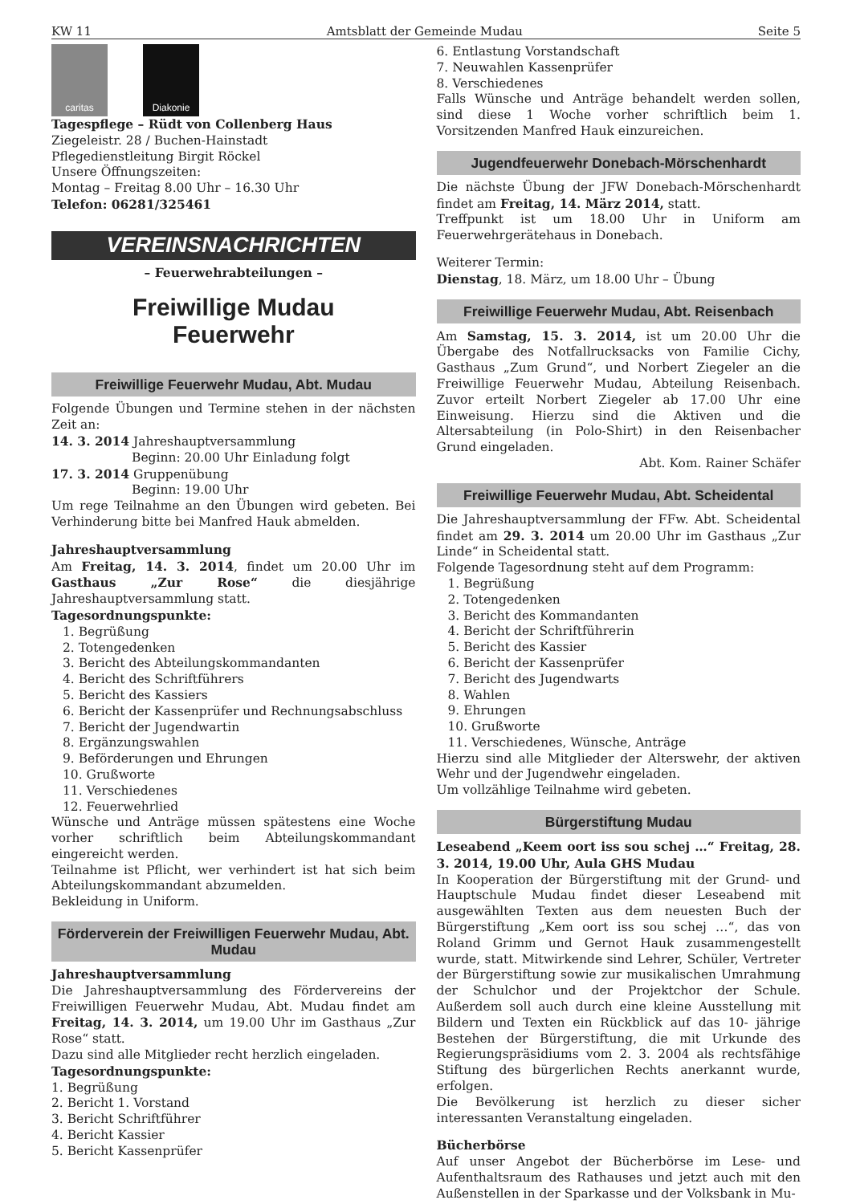KW 11 Amtsblatt der Gemeinde Mudau Seite 5
caritas Diakonie
Tagespflege – Rüdt von Collenberg Haus
Ziegeleistr. 28 / Buchen-Hainstadt
Pflegedienstleitung Birgit Röckel
Unsere Öffnungszeiten:
Montag – Freitag 8.00 Uhr – 16.30 Uhr
Telefon: 06281/325461
VEREINSNACHRICHTEN
– Feuerwehrabteilungen –
Freiwillige Mudau
Feuerwehr
Freiwillige Feuerwehr Mudau, Abt. Mudau
Folgende Übungen und Termine stehen in der nächsten Zeit an:
14. 3. 2014 Jahreshauptversammlung
Beginn: 20.00 Uhr Einladung folgt
17. 3. 2014 Gruppenübung
Beginn: 19.00 Uhr
Um rege Teilnahme an den Übungen wird gebeten. Bei Verhinderung bitte bei Manfred Hauk abmelden.
Jahreshauptversammlung
Am Freitag, 14. 3. 2014, findet um 20.00 Uhr im Gasthaus „Zur Rose“ die diesjährige Jahreshauptversammlung statt.
Tagesordnungspunkte:
1. Begrüßung
2. Totengedenken
3. Bericht des Abteilungskommandanten
4. Bericht des Schriftführers
5. Bericht des Kassiers
6. Bericht der Kassenprüfer und Rechnungsabschluss
7. Bericht der Jugendwartin
8. Ergänzungswahlen
9. Beförderungen und Ehrungen
10. Grußworte
11. Verschiedenes
12. Feuerwehrlied
Wünsche und Anträge müssen spätestens eine Woche vorher schriftlich beim Abteilungskommandant eingereicht werden.
Teilnahme ist Pflicht, wer verhindert ist hat sich beim Abteilungskommandant abzumelden.
Bekleidung in Uniform.
Förderverein der Freiwilligen Feuerwehr Mudau, Abt. Mudau
Jahreshauptversammlung
Die Jahreshauptversammlung des Fördervereins der Freiwilligen Feuerwehr Mudau, Abt. Mudau findet am Freitag, 14. 3. 2014, um 19.00 Uhr im Gasthaus „Zur Rose“ statt.
Dazu sind alle Mitglieder recht herzlich eingeladen.
Tagesordnungspunkte:
1. Begrüßung
2. Bericht 1. Vorstand
3. Bericht Schriftführer
4. Bericht Kassier
5. Bericht Kassenprüfer
6. Entlastung Vorstandschaft
7. Neuwahlen Kassenprüfer
8. Verschiedenes
Falls Wünsche und Anträge behandelt werden sollen, sind diese 1 Woche vorher schriftlich beim 1. Vorsitzenden Manfred Hauk einzureichen.
Jugendfeuerwehr Donebach-Mörschenhardt
Die nächste Übung der JFW Donebach-Mörschenhardt findet am Freitag, 14. März 2014, statt.
Treffpunkt ist um 18.00 Uhr in Uniform am Feuerwehrgerätehaus in Donebach.
Weiterer Termin:
Dienstag, 18. März, um 18.00 Uhr – Übung
Freiwillige Feuerwehr Mudau, Abt. Reisenbach
Am Samstag, 15. 3. 2014, ist um 20.00 Uhr die Übergabe des Notfallrucksacks von Familie Cichy, Gasthaus „Zum Grund“, und Norbert Ziegeler an die Freiwillige Feuerwehr Mudau, Abteilung Reisenbach. Zuvor erteilt Norbert Ziegeler ab 17.00 Uhr eine Einweisung. Hierzu sind die Aktiven und die Altersabteilung (in Polo-Shirt) in den Reisenbacher Grund eingeladen.
Abt. Kom. Rainer Schäfer
Freiwillige Feuerwehr Mudau, Abt. Scheidental
Die Jahreshauptversammlung der FFw. Abt. Scheidental findet am 29. 3. 2014 um 20.00 Uhr im Gasthaus „Zur Linde“ in Scheidental statt.
Folgende Tagesordnung steht auf dem Programm:
1. Begrüßung
2. Totengedenken
3. Bericht des Kommandanten
4. Bericht der Schriftführerin
5. Bericht des Kassier
6. Bericht der Kassenprüfer
7. Bericht des Jugendwarts
8. Wahlen
9. Ehrungen
10. Grußworte
11. Verschiedenes, Wünsche, Anträge
Hierzu sind alle Mitglieder der Alterswehr, der aktiven Wehr und der Jugendwehr eingeladen.
Um vollzählige Teilnahme wird gebeten.
Bürgerstiftung Mudau
Leseabend „Keem oort iss sou schej …“ Freitag, 28. 3. 2014, 19.00 Uhr, Aula GHS Mudau
In Kooperation der Bürgerstiftung mit der Grund- und Hauptschule Mudau findet dieser Leseabend mit ausgewählten Texten aus dem neuesten Buch der Bürgerstiftung „Kem oort iss sou schej …“, das von Roland Grimm und Gernot Hauk zusammengestellt wurde, statt. Mitwirkende sind Lehrer, Schüler, Vertreter der Bürgerstiftung sowie zur musikalischen Umrahmung der Schulchor und der Projektchor der Schule. Außerdem soll auch durch eine kleine Ausstellung mit Bildern und Texten ein Rückblick auf das 10- jährige Bestehen der Bürgerstiftung, die mit Urkunde des Regierungspräsidiums vom 2. 3. 2004 als rechtsfähige Stiftung des bürgerlichen Rechts anerkannt wurde, erfolgen.
Die Bevölkerung ist herzlich zu dieser sicher interessanten Veranstaltung eingeladen.
Bücherbörse
Auf unser Angebot der Bücherbörse im Lese- und Aufenthaltsraum des Rathauses und jetzt auch mit den Außenstellen in der Sparkasse und der Volksbank in Mu-